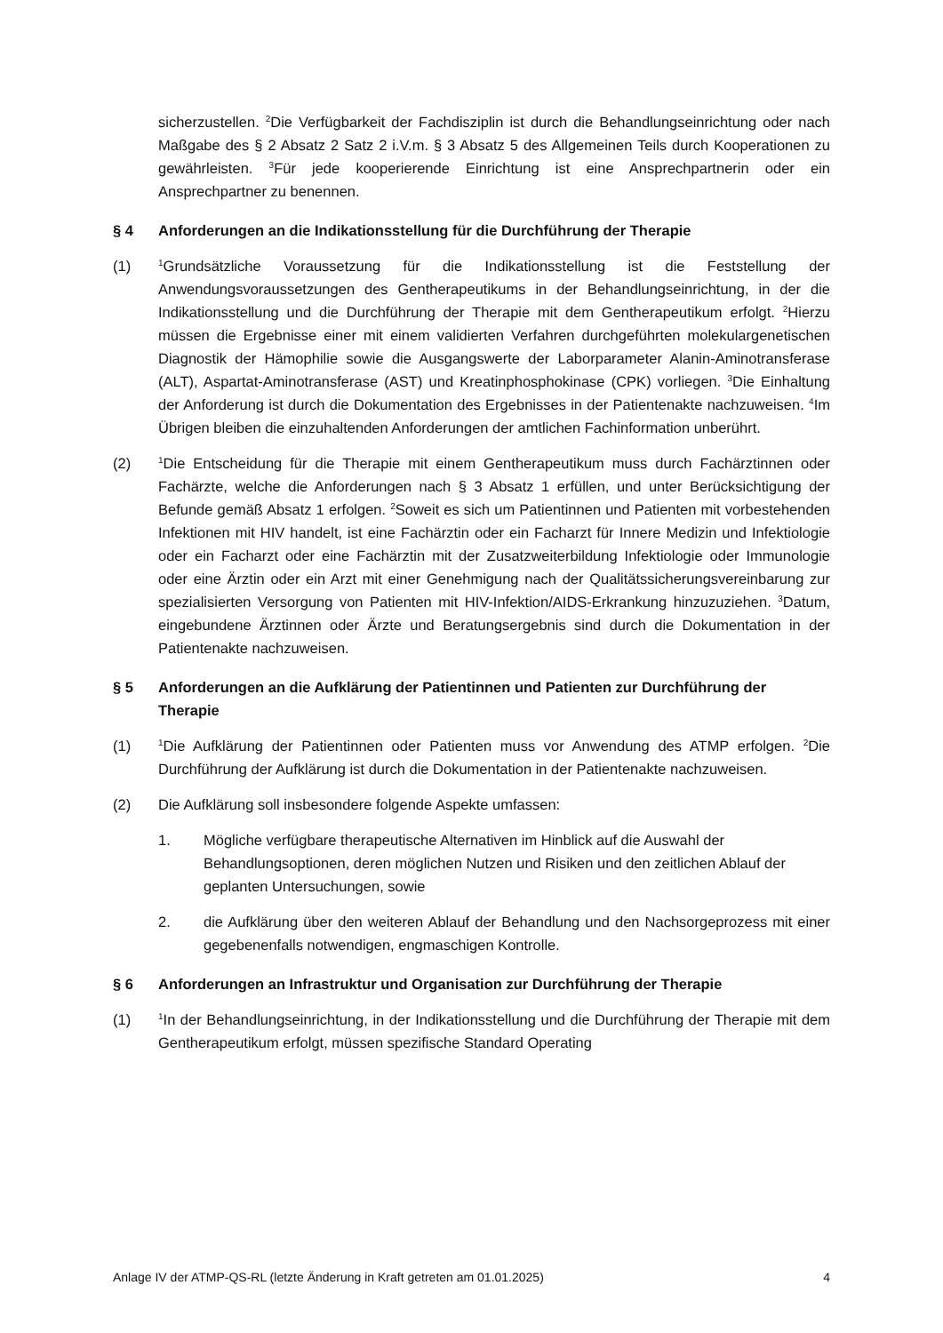sicherzustellen. <sup>2</sup>Die Verfügbarkeit der Fachdisziplin ist durch die Behandlungs­einrichtung oder nach Maßgabe des § 2 Absatz 2 Satz 2 i.V.m. § 3 Absatz 5 des Allgemeinen Teils durch Kooperationen zu gewährleisten. <sup>3</sup>Für jede kooperierende Einrichtung ist eine Ansprechpartnerin oder ein Ansprechpartner zu benennen.
§ 4 Anforderungen an die Indikationsstellung für die Durchführung der Therapie
(1)
<sup>1</sup> Grundsätzliche Voraussetzung für die Indikationsstellung ist die Feststellung der Anwendungsvoraussetzungen des Gentherapeutikums in der Behandlungseinrichtung, in der die Indikationsstellung und die Durchführung der Therapie mit dem Gentherapeutikum erfolgt. <sup>2</sup>Hierzu müssen die Ergebnisse einer mit einem validierten Verfahren durchgeführten molekulargenetischen Diagnostik der Hämophilie sowie die Ausgangswerte der Laborparameter Alanin-Aminotransferase (ALT), Aspartat-Amino­transferase (AST) und Kreatinphosphokinase (CPK) vorliegen. <sup>3</sup>Die Einhaltung der Anforderung ist durch die Dokumentation des Ergebnisses in der Patientenakte nach­zuweisen. <sup>4</sup>Im Übrigen bleiben die einzuhaltenden Anforderungen der amtlichen Fach­information unberührt.
(2)
<sup>1</sup> Die Entscheidung für die Therapie mit einem Gentherapeutikum muss durch Fachärztinnen oder Fachärzte, welche die Anforderungen nach § 3 Absatz 1 erfüllen, und unter Berücksichtigung der Befunde gemäß Absatz 1 erfolgen. <sup>2</sup>Soweit es sich um Patientinnen und Patienten mit vorbestehenden Infektionen mit HIV handelt, ist eine Fachärztin oder ein Facharzt für Innere Medizin und Infektiologie oder ein Facharzt oder eine Fachärztin mit der Zusatzweiterbildung Infektiologie oder Immunologie oder eine Ärztin oder ein Arzt mit einer Genehmigung nach der Qualitätssicherungs­vereinbarung zur spezialisierten Versorgung von Patienten mit HIV-Infektion/AIDS-Erkrankung hinzuzuziehen. <sup>3</sup>Datum, eingebundene Ärztinnen oder Ärzte und Beratungsergebnis sind durch die Dokumentation in der Patientenakte nachzuweisen.
§ 5 Anforderungen an die Aufklärung der Patientinnen und Patienten zur Durchführung der Therapie
(1)
<sup>1</sup> Die Aufklärung der Patientinnen oder Patienten muss vor Anwendung des ATMP erfolgen. <sup>2</sup>Die Durchführung der Aufklärung ist durch die Dokumentation in der Patientenakte nachzuweisen.
(2) Die Aufklärung soll insbesondere folgende Aspekte umfassen:
1. Mögliche verfügbare therapeutische Alternativen im Hinblick auf die Auswahl der Behandlungsoptionen, deren möglichen Nutzen und Risiken und den zeitlichen Ablauf der geplanten Untersuchungen, sowie
2. die Aufklärung über den weiteren Ablauf der Behandlung und den Nachsorgeprozess mit einer gegebenenfalls notwendigen, engmaschigen Kontrolle.
§ 6 Anforderungen an Infrastruktur und Organisation zur Durchführung der Therapie
(1)
<sup>1</sup> In der Behandlungseinrichtung, in der Indikationsstellung und die Durchführung der Therapie mit dem Gentherapeutikum erfolgt, müssen spezifische Standard Operating
Anlage IV der ATMP-QS-RL (letzte Änderung in Kraft getreten am 01.01.2025) 4